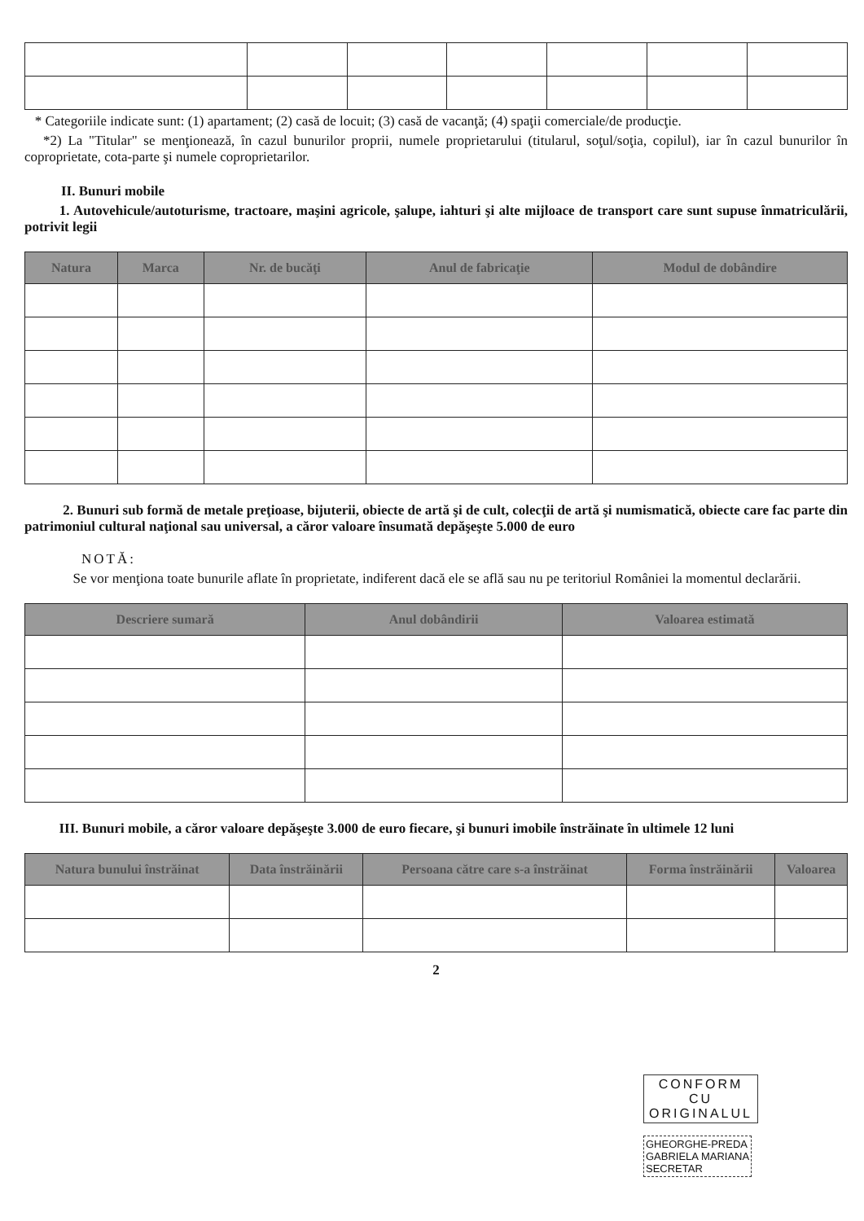* Categoriile indicate sunt: (1) apartament; (2) casă de locuit; (3) casă de vacanţă; (4) spaţii comerciale/de producţie.
*2) La "Titular" se menţionează, în cazul bunurilor proprii, numele proprietarului (titularul, soţul/soţia, copilul), iar în cazul bunurilor în coproprietate, cota-parte şi numele coproprietarilor.
II. Bunuri mobile
1. Autovehicule/autoturisme, tractoare, maşini agricole, şalupe, iahturi şi alte mijloace de transport care sunt supuse înmatriculării, potrivit legii
| Natura | Marca | Nr. de bucăţi | Anul de fabricaţie | Modul de dobândire |
| --- | --- | --- | --- | --- |
2. Bunuri sub formă de metale preţioase, bijuterii, obiecte de artă şi de cult, colecţii de artă şi numismatică, obiecte care fac parte din patrimoniul cultural naţional sau universal, a căror valoare însumată depăşeşte 5.000 de euro
NOTĂ:
Se vor menţiona toate bunurile aflate în proprietate, indiferent dacă ele se află sau nu pe teritoriul României la momentul declarării.
| Descriere sumară | Anul dobândirii | Valoarea estimată |
| --- | --- | --- |
III. Bunuri mobile, a căror valoare depăşeşte 3.000 de euro fiecare, şi bunuri imobile înstrăinate în ultimele 12 luni
| Natura bunului înstrăinat | Data înstrăinării | Persoana către care s-a înstrăinat | Forma înstrăinării | Valoarea |
| --- | --- | --- | --- | --- |
2
CONFORM
CU
ORIGINALUL
GHEORGHE-PREDA
GABRIELA MARIANA
SECRETAR